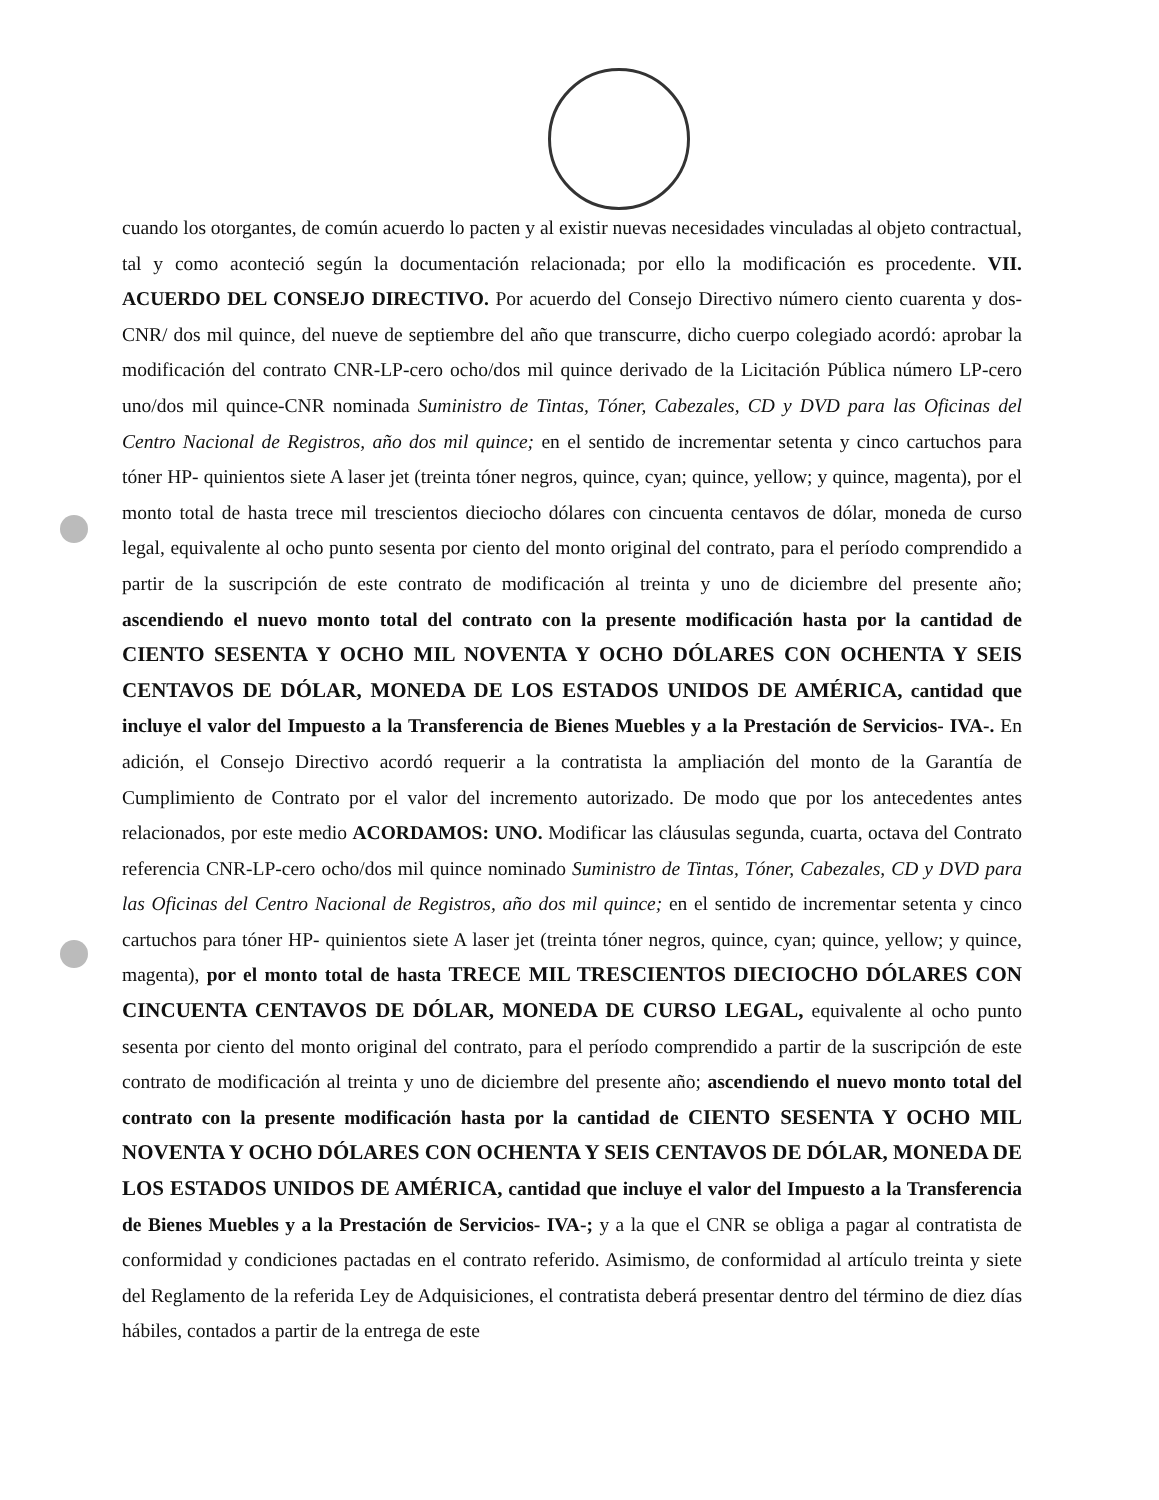cuando los otorgantes, de común acuerdo lo pacten y al existir nuevas necesidades vinculadas al objeto contractual, tal y como aconteció según la documentación relacionada; por ello la modificación es procedente. VII. ACUERDO DEL CONSEJO DIRECTIVO. Por acuerdo del Consejo Directivo número ciento cuarenta y dos-CNR/ dos mil quince, del nueve de septiembre del año que transcurre, dicho cuerpo colegiado acordó: aprobar la modificación del contrato CNR-LP-cero ocho/dos mil quince derivado de la Licitación Pública número LP-cero uno/dos mil quince-CNR nominada Suministro de Tintas, Tóner, Cabezales, CD y DVD para las Oficinas del Centro Nacional de Registros, año dos mil quince; en el sentido de incrementar setenta y cinco cartuchos para tóner HP- quinientos siete A laser jet (treinta tóner negros, quince, cyan; quince, yellow; y quince, magenta), por el monto total de hasta trece mil trescientos dieciocho dólares con cincuenta centavos de dólar, moneda de curso legal, equivalente al ocho punto sesenta por ciento del monto original del contrato, para el período comprendido a partir de la suscripción de este contrato de modificación al treinta y uno de diciembre del presente año; ascendiendo el nuevo monto total del contrato con la presente modificación hasta por la cantidad de CIENTO SESENTA Y OCHO MIL NOVENTA Y OCHO DÓLARES CON OCHENTA Y SEIS CENTAVOS DE DÓLAR, MONEDA DE LOS ESTADOS UNIDOS DE AMÉRICA, cantidad que incluye el valor del Impuesto a la Transferencia de Bienes Muebles y a la Prestación de Servicios- IVA-. En adición, el Consejo Directivo acordó requerir a la contratista la ampliación del monto de la Garantía de Cumplimiento de Contrato por el valor del incremento autorizado. De modo que por los antecedentes antes relacionados, por este medio ACORDAMOS: UNO. Modificar las cláusulas segunda, cuarta, octava del Contrato referencia CNR-LP-cero ocho/dos mil quince nominado Suministro de Tintas, Tóner, Cabezales, CD y DVD para las Oficinas del Centro Nacional de Registros, año dos mil quince; en el sentido de incrementar setenta y cinco cartuchos para tóner HP- quinientos siete A laser jet (treinta tóner negros, quince, cyan; quince, yellow; y quince, magenta), por el monto total de hasta TRECE MIL TRESCIENTOS DIECIOCHO DÓLARES CON CINCUENTA CENTAVOS DE DÓLAR, MONEDA DE CURSO LEGAL, equivalente al ocho punto sesenta por ciento del monto original del contrato, para el período comprendido a partir de la suscripción de este contrato de modificación al treinta y uno de diciembre del presente año; ascendiendo el nuevo monto total del contrato con la presente modificación hasta por la cantidad de CIENTO SESENTA Y OCHO MIL NOVENTA Y OCHO DÓLARES CON OCHENTA Y SEIS CENTAVOS DE DÓLAR, MONEDA DE LOS ESTADOS UNIDOS DE AMÉRICA, cantidad que incluye el valor del Impuesto a la Transferencia de Bienes Muebles y a la Prestación de Servicios- IVA-; y a la que el CNR se obliga a pagar al contratista de conformidad y condiciones pactadas en el contrato referido. Asimismo, de conformidad al artículo treinta y siete del Reglamento de la referida Ley de Adquisiciones, el contratista deberá presentar dentro del término de diez días hábiles, contados a partir de la entrega de este